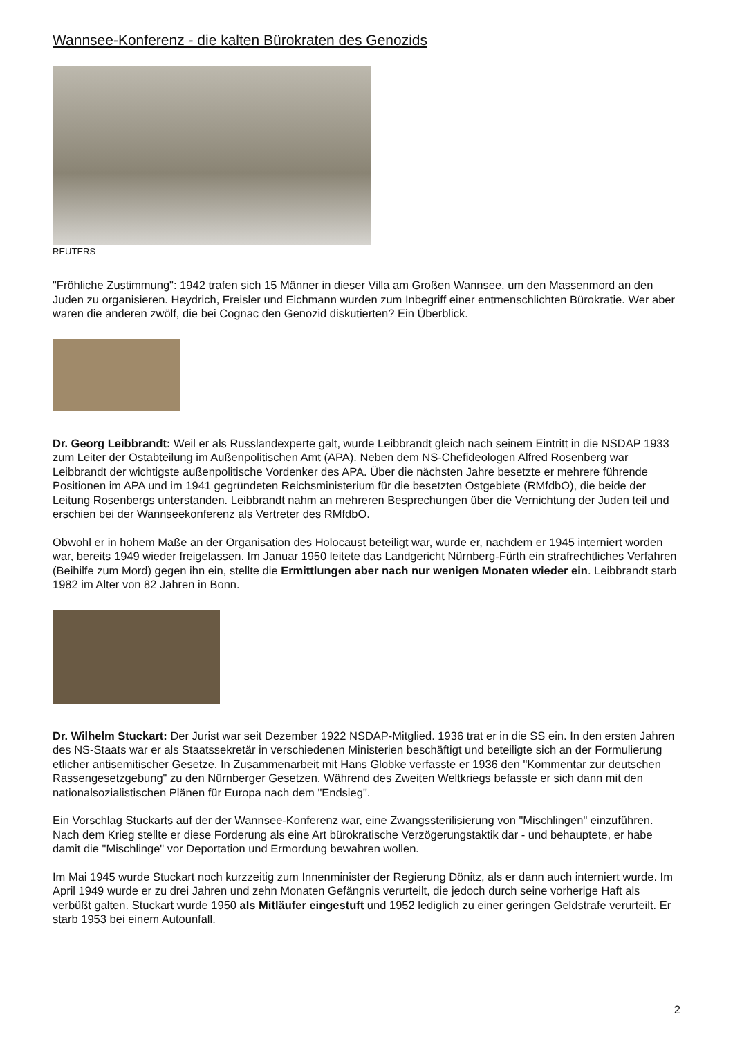Wannsee-Konferenz - die kalten Bürokraten des Genozids
REUTERS
"Fröhliche Zustimmung": 1942 trafen sich 15 Männer in dieser Villa am Großen Wannsee, um den Massenmord an den Juden zu organisieren. Heydrich, Freisler und Eichmann wurden zum Inbegriff einer entmenschlichten Bürokratie. Wer aber waren die anderen zwölf, die bei Cognac den Genozid diskutierten? Ein Überblick.
Dr. Georg Leibbrandt: Weil er als Russlandexperte galt, wurde Leibbrandt gleich nach seinem Eintritt in die NSDAP 1933 zum Leiter der Ostabteilung im Außenpolitischen Amt (APA). Neben dem NS-Chefideologen Alfred Rosenberg war Leibbrandt der wichtigste außenpolitische Vordenker des APA. Über die nächsten Jahre besetzte er mehrere führende Positionen im APA und im 1941 gegründeten Reichsministerium für die besetzten Ostgebiete (RMfdbO), die beide der Leitung Rosenbergs unterstanden. Leibbrandt nahm an mehreren Besprechungen über die Vernichtung der Juden teil und erschien bei der Wannseekonferenz als Vertreter des RMfdbO.
Obwohl er in hohem Maße an der Organisation des Holocaust beteiligt war, wurde er, nachdem er 1945 interniert worden war, bereits 1949 wieder freigelassen. Im Januar 1950 leitete das Landgericht Nürnberg-Fürth ein strafrechtliches Verfahren (Beihilfe zum Mord) gegen ihn ein, stellte die Ermittlungen aber nach nur wenigen Monaten wieder ein. Leibbrandt starb 1982 im Alter von 82 Jahren in Bonn.
Dr. Wilhelm Stuckart: Der Jurist war seit Dezember 1922 NSDAP-Mitglied. 1936 trat er in die SS ein. In den ersten Jahren des NS-Staats war er als Staatssekretär in verschiedenen Ministerien beschäftigt und beteiligte sich an der Formulierung etlicher antisemitischer Gesetze. In Zusammenarbeit mit Hans Globke verfasste er 1936 den "Kommentar zur deutschen Rassengesetzgebung" zu den Nürnberger Gesetzen. Während des Zweiten Weltkriegs befasste er sich dann mit den nationalsozialistischen Plänen für Europa nach dem "Endsieg".
Ein Vorschlag Stuckarts auf der der Wannsee-Konferenz war, eine Zwangssterilisierung von "Mischlingen" einzuführen. Nach dem Krieg stellte er diese Forderung als eine Art bürokratische Verzögerungstaktik dar - und behauptete, er habe damit die "Mischlinge" vor Deportation und Ermordung bewahren wollen.
Im Mai 1945 wurde Stuckart noch kurzzeitig zum Innenminister der Regierung Dönitz, als er dann auch interniert wurde. Im April 1949 wurde er zu drei Jahren und zehn Monaten Gefängnis verurteilt, die jedoch durch seine vorherige Haft als verbüßt galten. Stuckart wurde 1950 als Mitläufer eingestuft und 1952 lediglich zu einer geringen Geldstrafe verurteilt. Er starb 1953 bei einem Autounfall.
2